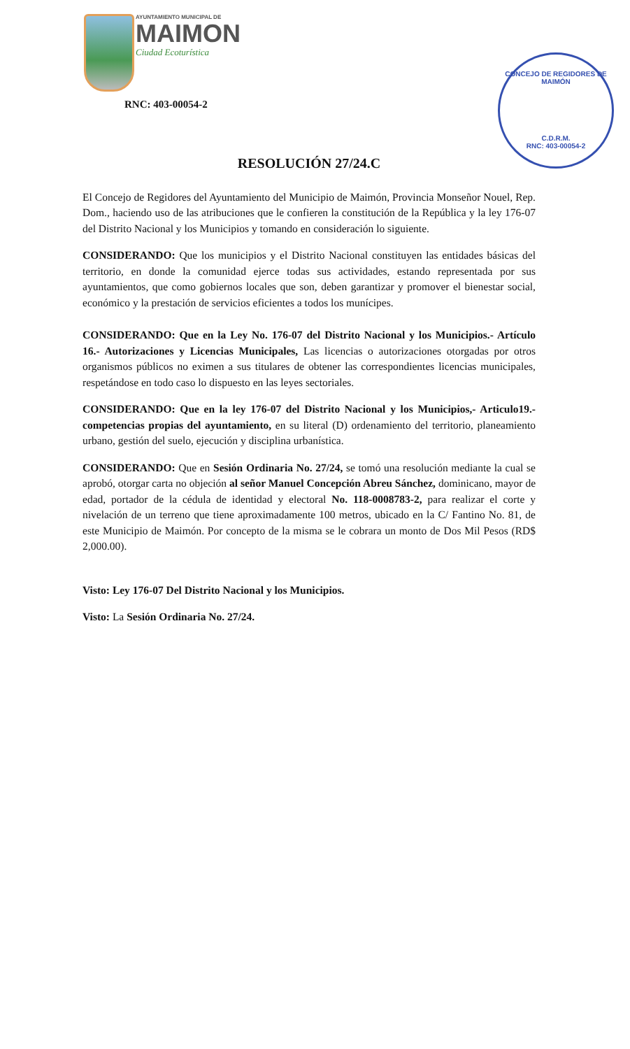AYUNTAMIENTO MUNICIPAL DE
MAIMON
Ciudad Ecoturística
RNC: 403-00054-2
CONCEJO DE REGIDORES DE MAIMÓN
C.D.R.M.
RNC: 403-00054-2
RESOLUCIÓN 27/24.C
El Concejo de Regidores del Ayuntamiento del Municipio de Maimón, Provincia Monseñor Nouel, Rep. Dom., haciendo uso de las atribuciones que le confieren la constitución de la República y la ley 176-07 del Distrito Nacional y los Municipios y tomando en consideración lo siguiente.
CONSIDERANDO: Que los municipios y el Distrito Nacional constituyen las entidades básicas del territorio, en donde la comunidad ejerce todas sus actividades, estando representada por sus ayuntamientos, que como gobiernos locales que son, deben garantizar y promover el bienestar social, económico y la prestación de servicios eficientes a todos los munícipes.
CONSIDERANDO: Que en la Ley No. 176-07 del Distrito Nacional y los Municipios.- Artículo 16.- Autorizaciones y Licencias Municipales, Las licencias o autorizaciones otorgadas por otros organismos públicos no eximen a sus titulares de obtener las correspondientes licencias municipales, respetándose en todo caso lo dispuesto en las leyes sectoriales.
CONSIDERANDO: Que en la ley 176-07 del Distrito Nacional y los Municipios,- Articulo19.- competencias propias del ayuntamiento, en su literal (D) ordenamiento del territorio, planeamiento urbano, gestión del suelo, ejecución y disciplina urbanística.
CONSIDERANDO: Que en Sesión Ordinaria No. 27/24, se tomó una resolución mediante la cual se aprobó, otorgar carta no objeción al señor Manuel Concepción Abreu Sánchez, dominicano, mayor de edad, portador de la cédula de identidad y electoral No. 118-0008783-2, para realizar el corte y nivelación de un terreno que tiene aproximadamente 100 metros, ubicado en la C/ Fantino No. 81, de este Municipio de Maimón. Por concepto de la misma se le cobrara un monto de Dos Mil Pesos (RD$ 2,000.00).
Visto: Ley 176-07 Del Distrito Nacional y los Municipios.
Visto: La Sesión Ordinaria No. 27/24.